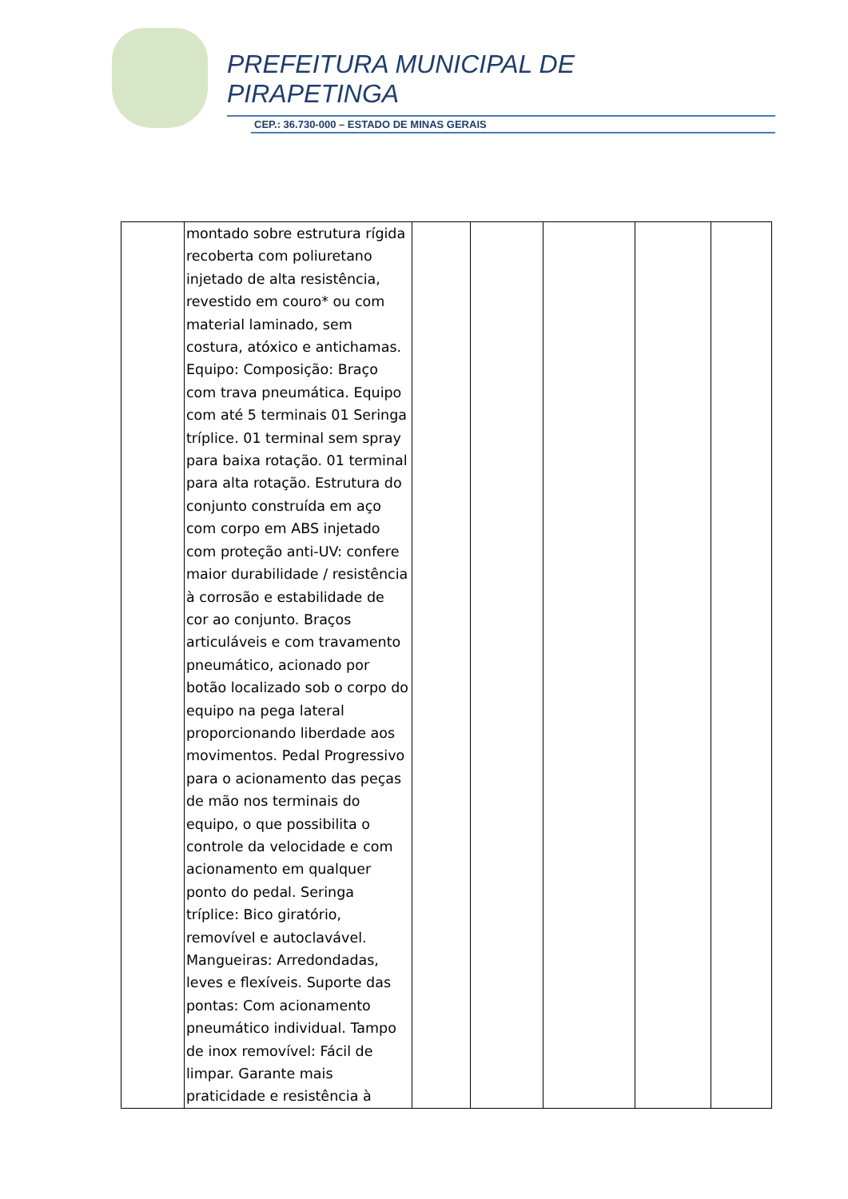PREFEITURA MUNICIPAL DE
PIRAPETINGA
CEP.: 36.730-000 – ESTADO DE MINAS GERAIS
| | montado sobre estrutura rígida recoberta com poliuretano injetado de alta resistência, revestido em couro* ou com material laminado, sem costura, atóxico e antichamas. Equipo: Composição: Braço com trava pneumática. Equipo com até 5 terminais 01 Seringa tríplice. 01 terminal sem spray para baixa rotação. 01 terminal para alta rotação. Estrutura do conjunto construída em aço com corpo em ABS injetado com proteção anti-UV: confere maior durabilidade / resistência à corrosão e estabilidade de cor ao conjunto. Braços articuláveis e com travamento pneumático, acionado por botão localizado sob o corpo do equipo na pega lateral proporcionando liberdade aos movimentos. Pedal Progressivo para o acionamento das peças de mão nos terminais do equipo, o que possibilita o controle da velocidade e com acionamento em qualquer ponto do pedal. Seringa tríplice: Bico giratório, removível e autoclavável. Mangueiras: Arredondadas, leves e flexíveis. Suporte das pontas: Com acionamento pneumático individual. Tampo de inox removível: Fácil de limpar. Garante mais praticidade e resistência à | | | | | |